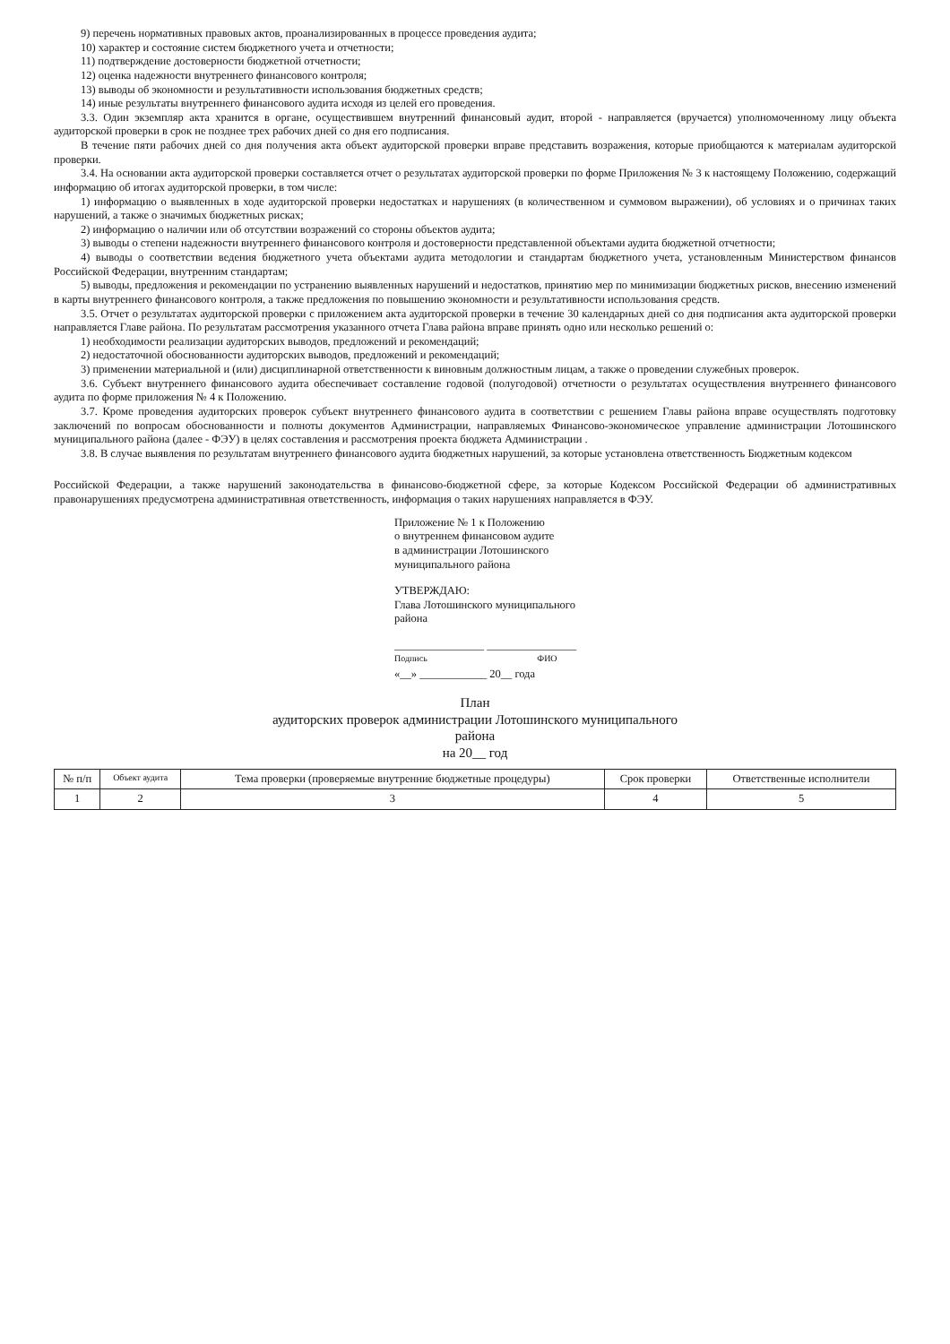9) перечень нормативных правовых актов, проанализированных в процессе проведения аудита;
10) характер и состояние систем бюджетного учета и отчетности;
11) подтверждение достоверности бюджетной отчетности;
12) оценка надежности внутреннего финансового контроля;
13) выводы об экономности и результативности использования бюджетных средств;
14) иные результаты внутреннего финансового аудита исходя из целей его проведения.
3.3. Один экземпляр акта хранится в органе, осуществившем внутренний финансовый аудит, второй - направляется (вручается) уполномоченному лицу объекта аудиторской проверки в срок не позднее трех рабочих дней со дня его подписания.
В течение пяти рабочих дней со дня получения акта объект аудиторской проверки вправе представить возражения, которые приобщаются к материалам аудиторской проверки.
3.4. На основании акта аудиторской проверки составляется отчет о результатах аудиторской проверки по форме Приложения № 3 к настоящему Положению, содержащий информацию об итогах аудиторской проверки, в том числе:
1) информацию о выявленных в ходе аудиторской проверки недостатках и нарушениях (в количественном и суммовом выражении), об условиях и о причинах таких нарушений, а также о значимых бюджетных рисках;
2) информацию о наличии или об отсутствии возражений со стороны объектов аудита;
3) выводы о степени надежности внутреннего финансового контроля и достоверности представленной объектами аудита бюджетной отчетности;
4) выводы о соответствии ведения бюджетного учета объектами аудита методологии и стандартам бюджетного учета, установленным Министерством финансов Российской Федерации, внутренним стандартам;
5) выводы, предложения и рекомендации по устранению выявленных нарушений и недостатков, принятию мер по минимизации бюджетных рисков, внесению изменений в карты внутреннего финансового контроля, а также предложения по повышению экономности и результативности использования средств.
3.5. Отчет о результатах аудиторской проверки с приложением акта аудиторской проверки в течение 30 календарных дней со дня подписания акта аудиторской проверки направляется Главе района. По результатам рассмотрения указанного отчета Глава района вправе принять одно или несколько решений о:
1) необходимости реализации аудиторских выводов, предложений и рекомендаций;
2) недостаточной обоснованности аудиторских выводов, предложений и рекомендаций;
3) применении материальной и (или) дисциплинарной ответственности к виновным должностным лицам, а также о проведении служебных проверок.
3.6. Субъект внутреннего финансового аудита обеспечивает составление годовой (полугодовой) отчетности о результатах осуществления внутреннего финансового аудита по форме приложения № 4 к Положению.
3.7. Кроме проведения аудиторских проверок субъект внутреннего финансового аудита в соответствии с решением Главы района вправе осуществлять подготовку заключений по вопросам обоснованности и полноты документов Администрации, направляемых Финансово-экономическое управление администрации Лотошинского муниципального района (далее - ФЭУ) в целях составления и рассмотрения проекта бюджета Администрации .
3.8. В случае выявления по результатам внутреннего финансового аудита бюджетных нарушений, за которые установлена ответственность Бюджетным кодексом
Российской Федерации, а также нарушений законодательства в финансово-бюджетной сфере, за которые Кодексом Российской Федерации об административных правонарушениях предусмотрена административная ответственность, информация о таких нарушениях направляется в ФЭУ.
Приложение № 1 к Положению
о внутреннем финансовом аудите
в администрации Лотошинского
муниципального района
УТВЕРЖДАЮ:
Глава Лотошинского муниципального
района
________________ ________________
Подпись ФИО
«__» ____________ 20__ года
План
аудиторских проверок администрации Лотошинского муниципального
района
на 20__ год
| № п/п | Объект аудита | Тема проверки (проверяемые внутренние бюджетные процедуры) | Срок проверки | Ответственные исполнители |
| --- | --- | --- | --- | --- |
| 1 | 2 | 3 | 4 | 5 |